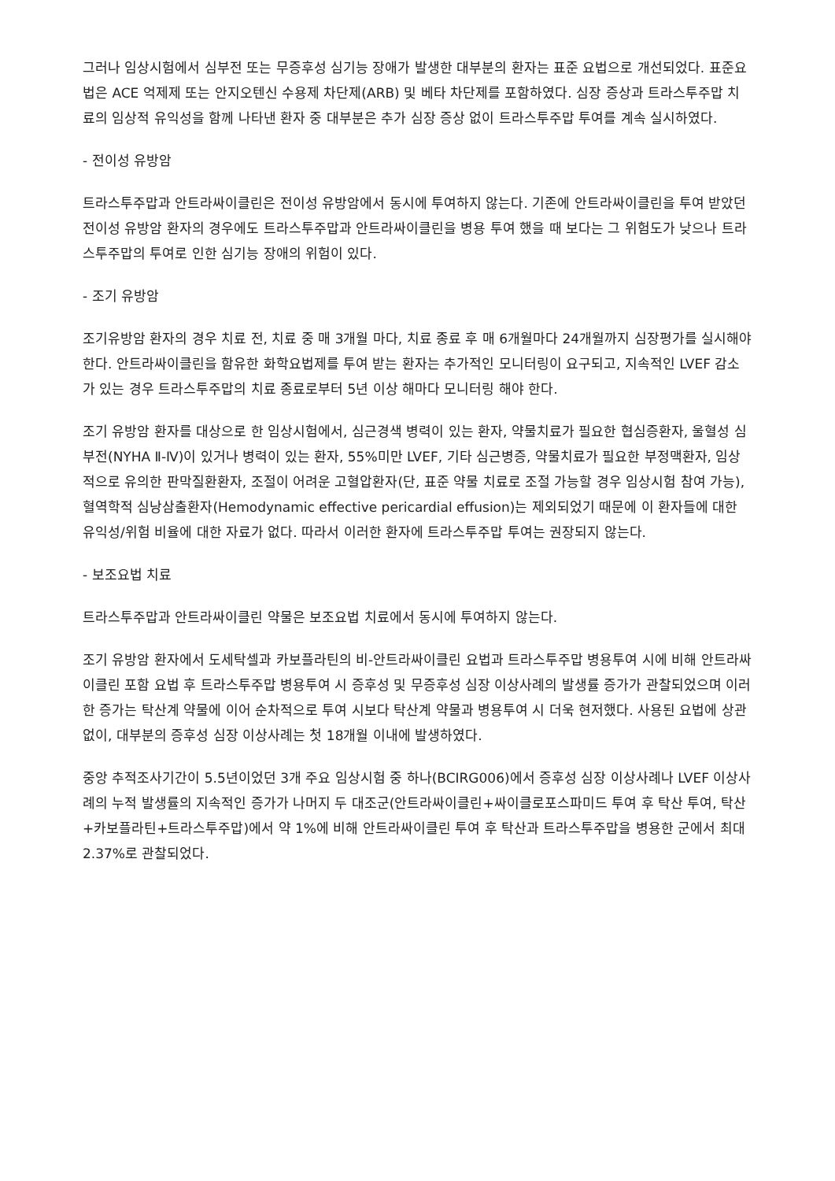그러나 임상시험에서 심부전 또는 무증후성 심기능 장애가 발생한 대부분의 환자는 표준 요법으로 개선되었다. 표준요법은 ACE 억제제 또는 안지오텐신 수용제 차단제(ARB) 및 베타 차단제를 포함하였다. 심장 증상과 트라스투주맙 치료의 임상적 유익성을 함께 나타낸 환자 중 대부분은 추가 심장 증상 없이 트라스투주맙 투여를 계속 실시하였다.
- 전이성 유방암
트라스투주맙과 안트라싸이클린은 전이성 유방암에서 동시에 투여하지 않는다. 기존에 안트라싸이클린을 투여 받았던 전이성 유방암 환자의 경우에도 트라스투주맙과 안트라싸이클린을 병용 투여 했을 때 보다는 그 위험도가 낮으나 트라스투주맙의 투여로 인한 심기능 장애의 위험이 있다.
- 조기 유방암
조기유방암 환자의 경우 치료 전, 치료 중 매 3개월 마다, 치료 종료 후 매 6개월마다 24개월까지 심장평가를 실시해야 한다. 안트라싸이클린을 함유한 화학요법제를 투여 받는 환자는 추가적인 모니터링이 요구되고, 지속적인 LVEF 감소가 있는 경우 트라스투주맙의 치료 종료로부터 5년 이상 해마다 모니터링 해야 한다.
조기 유방암 환자를 대상으로 한 임상시험에서, 심근경색 병력이 있는 환자, 약물치료가 필요한 협심증환자, 울혈성 심부전(NYHA Ⅱ-Ⅳ)이 있거나 병력이 있는 환자, 55%미만 LVEF, 기타 심근병증, 약물치료가 필요한 부정맥환자, 임상적으로 유의한 판막질환환자, 조절이 어려운 고혈압환자(단, 표준 약물 치료로 조절 가능할 경우 임상시험 참여 가능), 혈역학적 심낭삼출환자(Hemodynamic effective pericardial effusion)는 제외되었기 때문에 이 환자들에 대한 유익성/위험 비율에 대한 자료가 없다. 따라서 이러한 환자에 트라스투주맙 투여는 권장되지 않는다.
- 보조요법 치료
트라스투주맙과 안트라싸이클린 약물은 보조요법 치료에서 동시에 투여하지 않는다.
조기 유방암 환자에서 도세탁셀과 카보플라틴의 비-안트라싸이클린 요법과 트라스투주맙 병용투여 시에 비해 안트라싸이클린 포함 요법 후 트라스투주맙 병용투여 시 증후성 및 무증후성 심장 이상사례의 발생률 증가가 관찰되었으며 이러한 증가는 탁산계 약물에 이어 순차적으로 투여 시보다 탁산계 약물과 병용투여 시 더욱 현저했다. 사용된 요법에 상관없이, 대부분의 증후성 심장 이상사례는 첫 18개월 이내에 발생하였다.
중앙 추적조사기간이 5.5년이었던 3개 주요 임상시험 중 하나(BCIRG006)에서 증후성 심장 이상사례나 LVEF 이상사례의 누적 발생률의 지속적인 증가가 나머지 두 대조군(안트라싸이클린+싸이클로포스파미드 투여 후 탁산 투여, 탁산+카보플라틴+트라스투주맙)에서 약 1%에 비해 안트라싸이클린 투여 후 탁산과 트라스투주맙을 병용한 군에서 최대 2.37%로 관찰되었다.